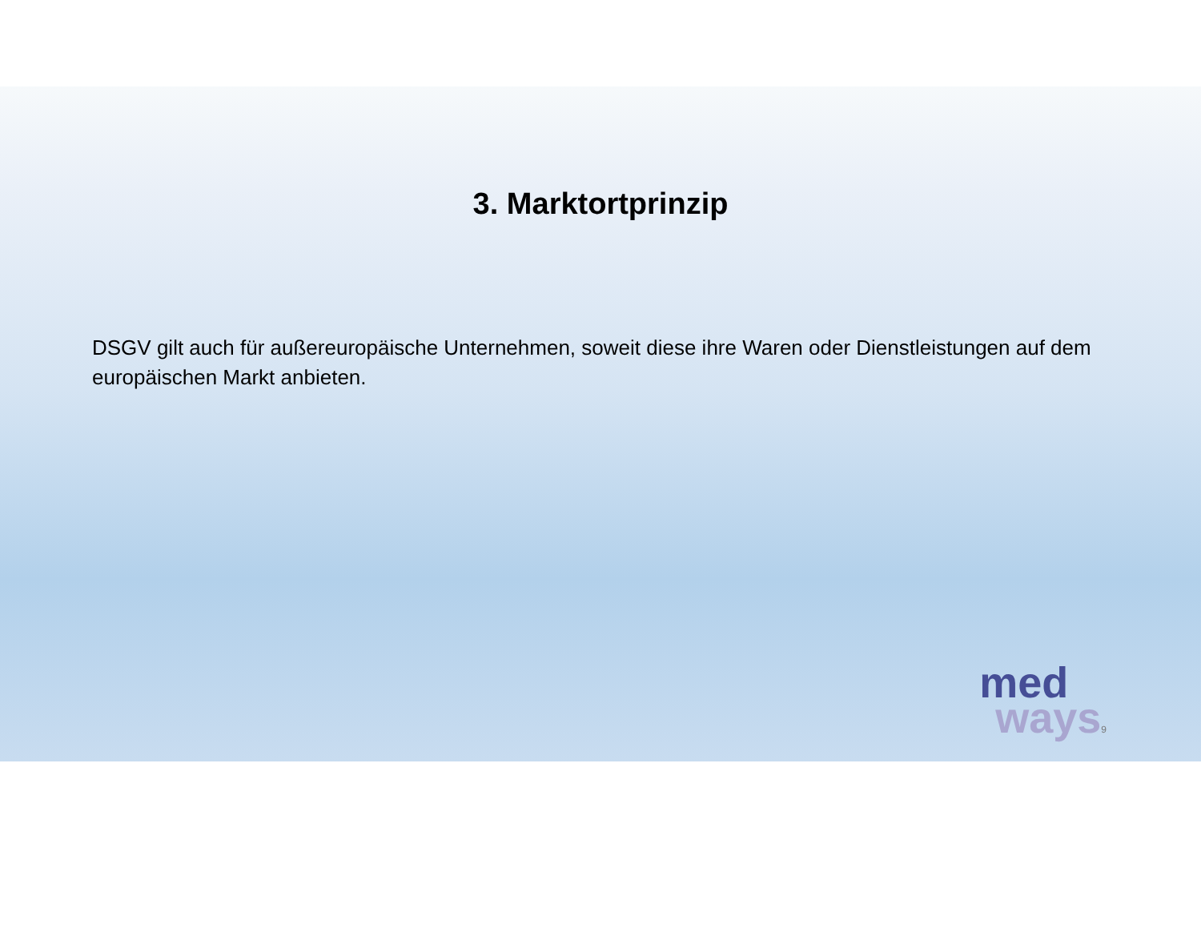3. Marktortprinzip
DSGV gilt auch für außereuropäische Unternehmen, soweit diese ihre Waren oder Dienstleistungen auf dem europäischen Markt anbieten.
med
ways9